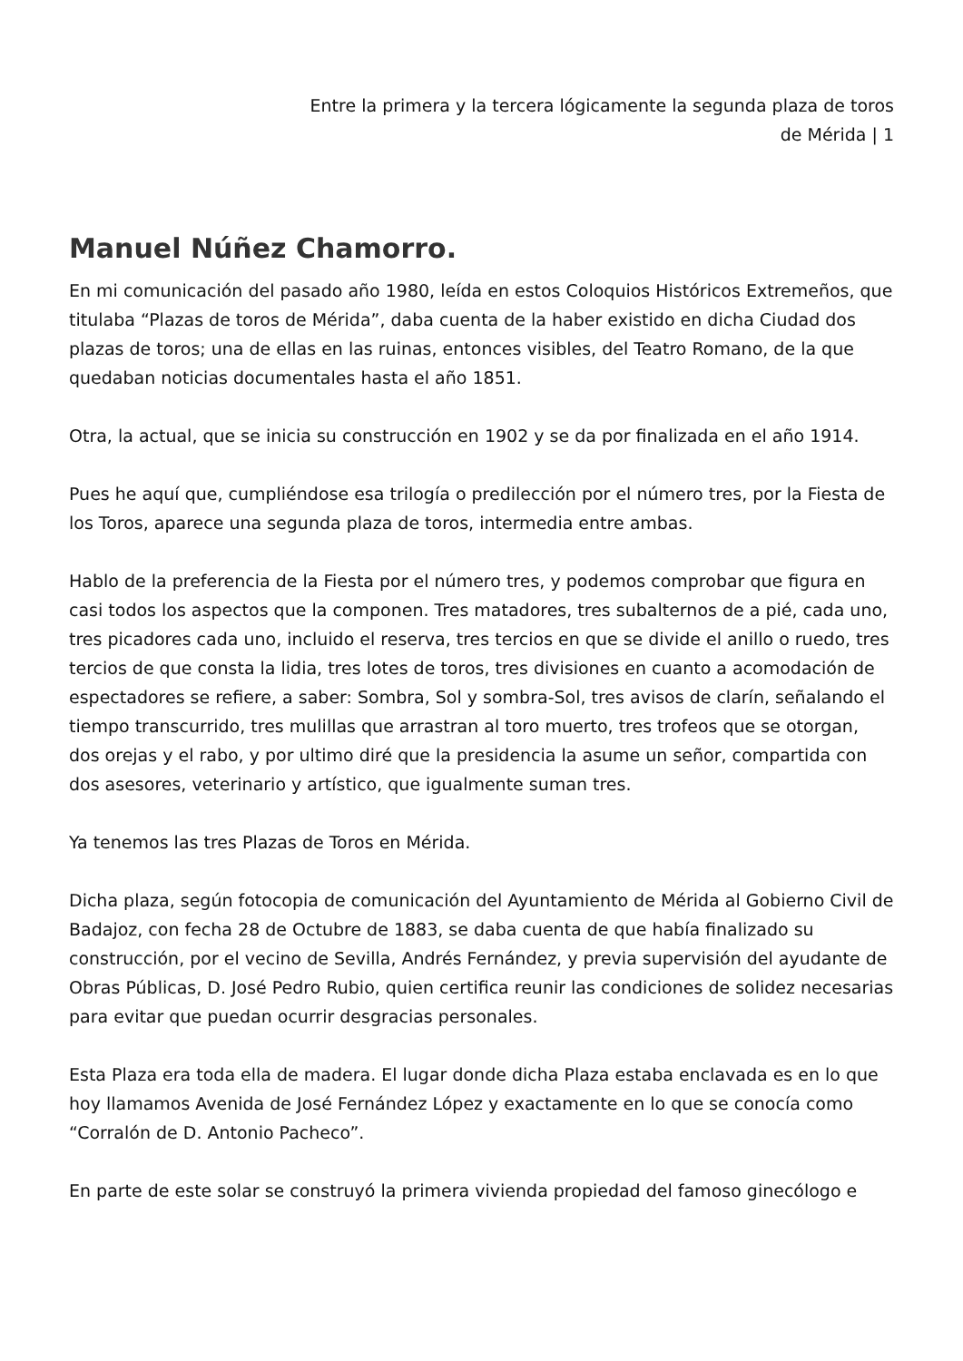Entre la primera y la tercera lógicamente la segunda plaza de toros
de Mérida | 1
Manuel Núñez Chamorro.
En mi comunicación del pasado año 1980, leída en estos Coloquios Históricos Extremeños, que titulaba “Plazas de toros de Mérida”, daba cuenta de la haber existido en dicha Ciudad dos plazas de toros; una de ellas en las ruinas, entonces visibles, del Teatro Romano, de la que quedaban noticias documentales hasta el año 1851.
Otra, la actual, que se inicia su construcción en 1902 y se da por finalizada en el año 1914.
Pues he aquí que, cumpliéndose esa trilogía o predilección por el número tres, por la Fiesta de los Toros, aparece una segunda plaza de toros, intermedia entre ambas.
Hablo de la preferencia de la Fiesta por el número tres, y podemos comprobar que figura en casi todos los aspectos que la componen. Tres matadores, tres subalternos de a pié, cada uno, tres picadores cada uno, incluido el reserva, tres tercios en que se divide el anillo o ruedo, tres tercios de que consta la lidia, tres lotes de toros, tres divisiones en cuanto a acomodación de espectadores se refiere, a saber: Sombra, Sol y sombra-Sol, tres avisos de clarín, señalando el tiempo transcurrido, tres mulillas que arrastran al toro muerto, tres trofeos que se otorgan, dos orejas y el rabo, y por ultimo diré que la presidencia la asume un señor, compartida con dos asesores, veterinario y artístico, que igualmente suman tres.
Ya tenemos las tres Plazas de Toros en Mérida.
Dicha plaza, según fotocopia de comunicación del Ayuntamiento de Mérida al Gobierno Civil de Badajoz, con fecha 28 de Octubre de 1883, se daba cuenta de que había finalizado su construcción, por el vecino de Sevilla, Andrés Fernández, y previa supervisión del ayudante de Obras Públicas, D. José Pedro Rubio, quien certifica reunir las condiciones de solidez necesarias para evitar que puedan ocurrir desgracias personales.
Esta Plaza era toda ella de madera. El lugar donde dicha Plaza estaba enclavada es en lo que hoy llamamos Avenida de José Fernández López y exactamente en lo que se conocía como “Corralón de D. Antonio Pacheco”.
En parte de este solar se construyó la primera vivienda propiedad del famoso ginecólogo e